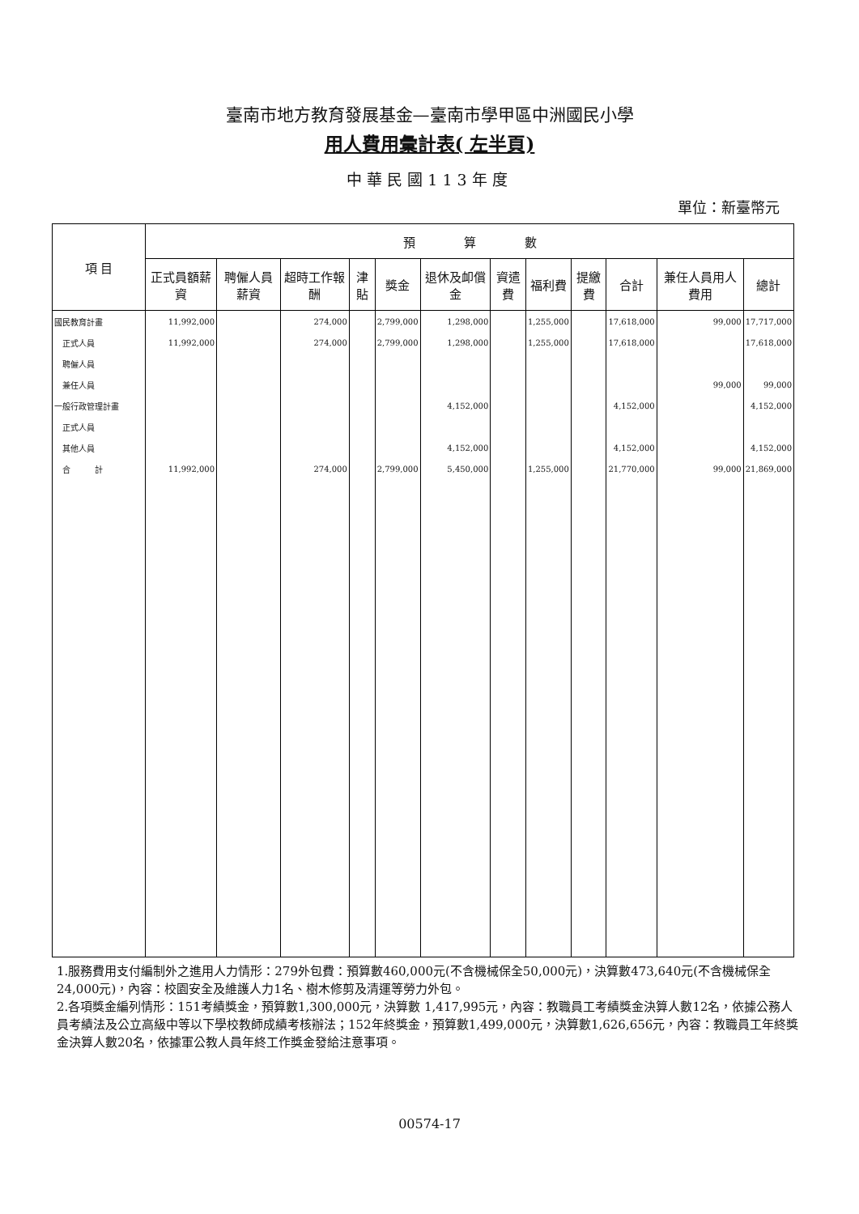臺南市地方教育發展基金—臺南市學甲區中洲國民小學
用人費用彙計表( 左半頁)
中華民國113年度
單位：新臺幣元
| 項 目 | 預 算 數 | | | | | | | | | | | |
| --- | --- | --- | --- | --- | --- | --- | --- | --- | --- | --- | --- | --- |
| | 正式員額薪資 | 聘僱人員薪資 | 超時工作報酬 | 津貼 | 獎金 | 退休及卹償金 | 資遣費 | 福利費 | 提繳費 | 合計 | 兼任人員用人費用 | 總計 |
| 國民教育計畫 | 11,992,000 | | 274,000 | | 2,799,000 | 1,298,000 | | 1,255,000 | | 17,618,000 | 99,000 | 17,717,000 |
| 正式人員 | 11,992,000 | | 274,000 | | 2,799,000 | 1,298,000 | | 1,255,000 | | 17,618,000 | | 17,618,000 |
| 聘僱人員 | | | | | | | | | | | | |
| 兼任人員 | | | | | | | | | | | 99,000 | 99,000 |
| 一般行政管理計畫 | | | | | | 4,152,000 | | | | 4,152,000 | | 4,152,000 |
| 正式人員 | | | | | | | | | | | | |
| 其他人員 | | | | | | 4,152,000 | | | | 4,152,000 | | 4,152,000 |
| 合 計 | 11,992,000 | | 274,000 | | 2,799,000 | 5,450,000 | | 1,255,000 | | 21,770,000 | 99,000 | 21,869,000 |
1.服務費用支付編制外之進用人力情形：279外包費：預算數460,000元(不含機械保全50,000元)，決算數473,640元(不含機械保全24,000元)，內容：校園安全及維護人力1名、樹木修剪及清運等勞力外包。
2.各項獎金編列情形：151考績獎金，預算數1,300,000元，決算數 1,417,995元，內容：教職員工考績獎金決算人數12名，依據公務人員考績法及公立高級中等以下學校教師成績考核辦法；152年終獎金，預算數1,499,000元，決算數1,626,656元，內容：教職員工年終獎金決算人數20名，依據軍公教人員年終工作獎金發給注意事項。
00574-17